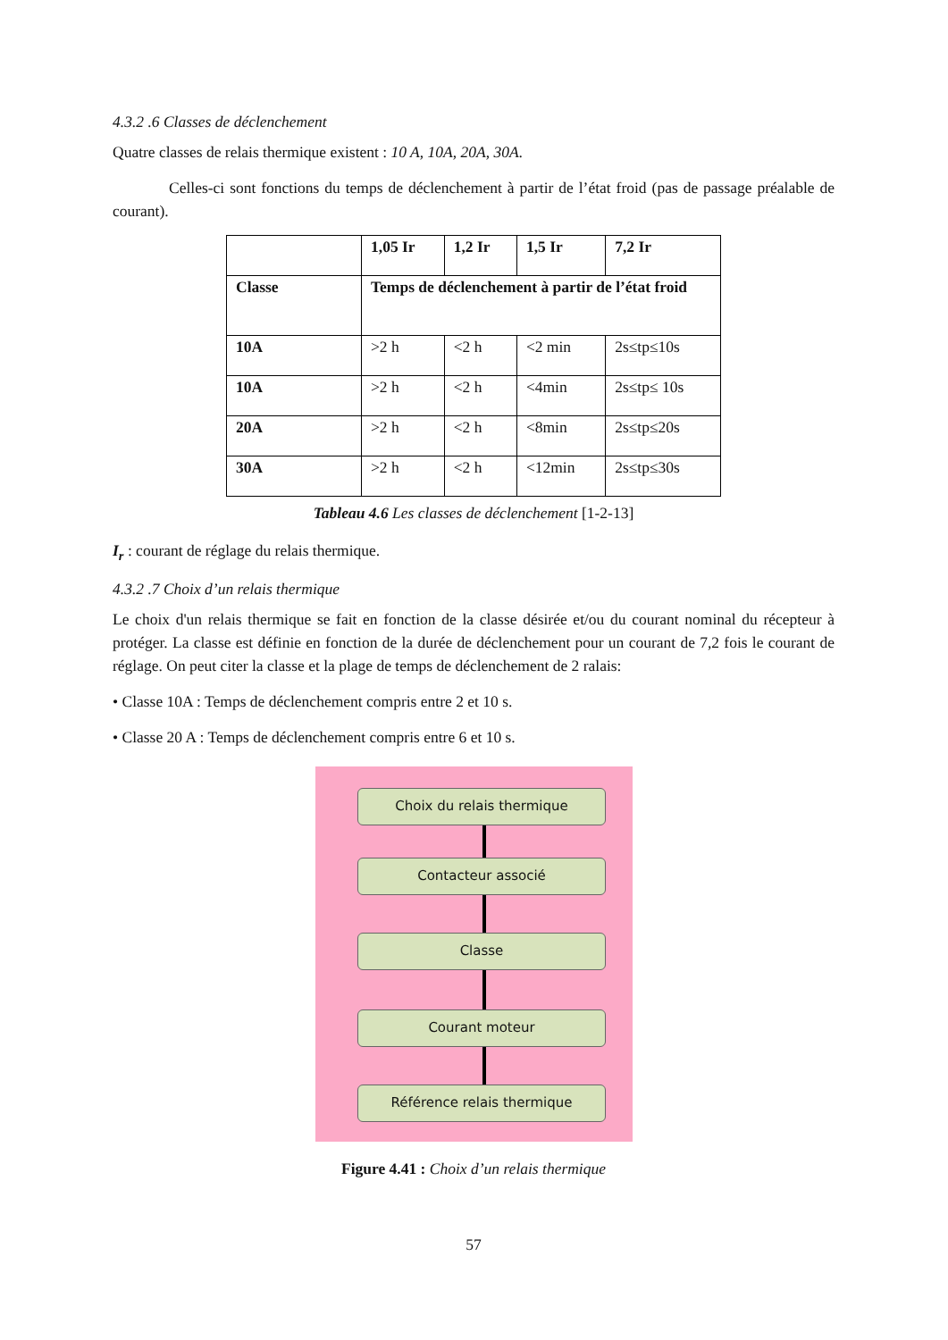4.3.2 .6 Classes de déclenchement
Quatre classes de relais thermique existent : 10 A, 10A, 20A, 30A.
Celles-ci sont fonctions du temps de déclenchement à partir de l’état froid (pas de passage préalable de courant).
| | 1,05 Ir | 1,2 Ir | 1,5 Ir | 7,2 Ir |
| --- | --- | --- | --- | --- |
| Classe | Temps de déclenchement à partir de l’état froid | | | |
| 10A | >2 h | <2 h | <2 min | 2s≤tp≤10s |
| 10A | >2 h | <2 h | <4min | 2s≤tp≤ 10s |
| 20A | >2 h | <2 h | <8min | 2s≤tp≤20s |
| 30A | >2 h | <2 h | <12min | 2s≤tp≤30s |
Tableau 4.6 Les classes de déclenchement [1-2-13]
I<sub>r</sub> : courant de réglage du relais thermique.
4.3.2 .7 Choix d’un relais thermique
Le choix d'un relais thermique se fait en fonction de la classe désirée et/ou du courant nominal du récepteur à protéger. La classe est définie en fonction de la durée de déclenchement pour un courant de 7,2 fois le courant de réglage. On peut citer la classe et la plage de temps de déclenchement de 2 ralais:
• Classe 10A : Temps de déclenchement compris entre 2 et 10 s.
• Classe 20 A : Temps de déclenchement compris entre 6 et 10 s.
Choix du relais thermique
Contacteur associé
Classe
Courant moteur
Référence relais thermique
Figure 4.41 : Choix d’un relais thermique
57